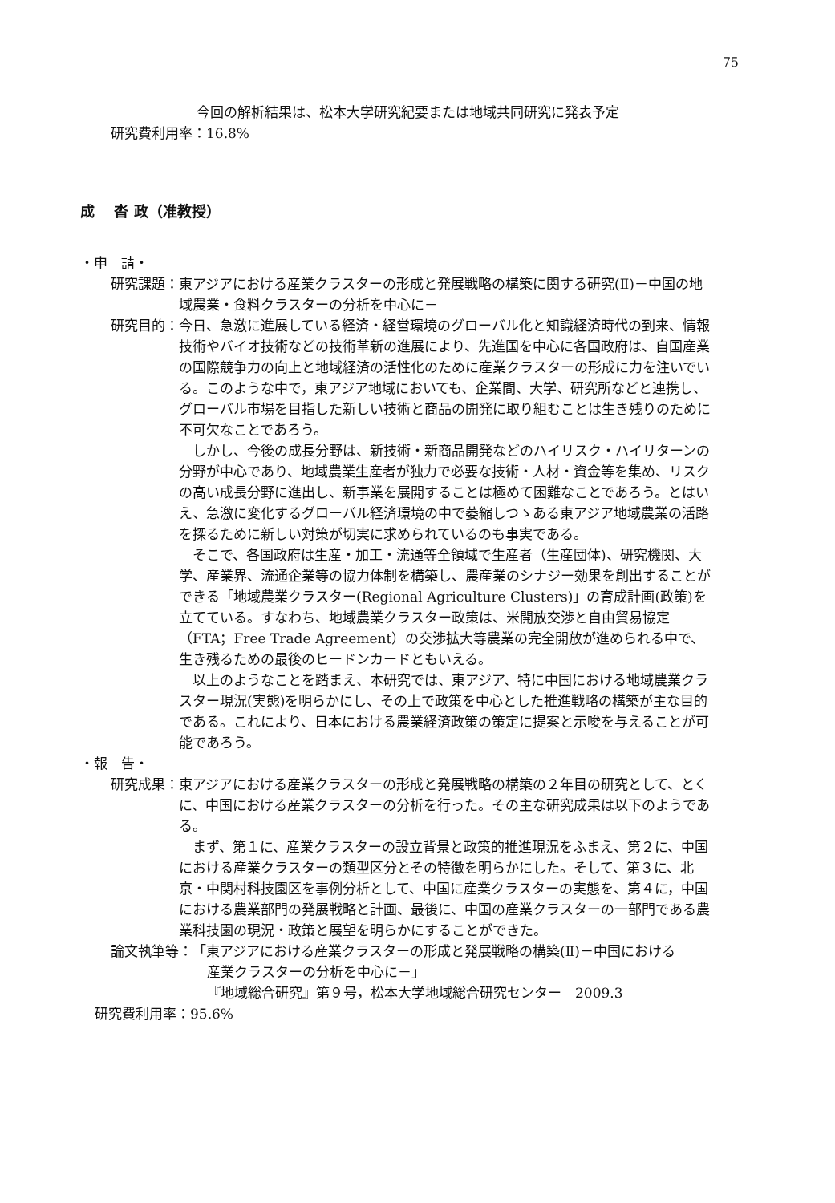75
今回の解析結果は、松本大学研究紀要または地域共同研究に発表予定
研究費利用率：16.8%
成　 沓 政（准教授）
・申　請・
研究課題： 東アジアにおける産業クラスターの形成と発展戦略の構築に関する研究(Ⅱ)－中国の地域農業・食料クラスターの分析を中心に－
研究目的：
今日、急激に進展している経済・経営環境のグローバル化と知識経済時代の到来、情報技術やバイオ技術などの技術革新の進展により、先進国を中心に各国政府は、自国産業の国際競争力の向上と地域経済の活性化のために産業クラスターの形成に力を注いでいる。このような中で，東アジア地域においても、企業間、大学、研究所などと連携し、グローバル市場を目指した新しい技術と商品の開発に取り組むことは生き残りのために不可欠なことであろう。
しかし、今後の成長分野は、新技術・新商品開発などのハイリスク・ハイリターンの分野が中心であり、地域農業生産者が独力で必要な技術・人材・資金等を集め、リスクの高い成長分野に進出し、新事業を展開することは極めて困難なことであろう。とはいえ、急激に変化するグローバル経済環境の中で萎縮しつゝある東アジア地域農業の活路を探るために新しい対策が切実に求められているのも事実である。
そこで、各国政府は生産・加工・流通等全領域で生産者（生産団体)、研究機関、大学、産業界、流通企業等の協力体制を構築し、農産業のシナジー効果を創出することができる「地域農業クラスター(Regional Agriculture Clusters)」の育成計画(政策)を立てている。すなわち、地域農業クラスター政策は、米開放交渉と自由貿易協定（FTA；Free Trade Agreement）の交渉拡大等農業の完全開放が進められる中で、生き残るための最後のヒードンカードともいえる。
以上のようなことを踏まえ、本研究では、東アジア、特に中国における地域農業クラスター現況(実態)を明らかにし、その上で政策を中心とした推進戦略の構築が主な目的である。これにより、日本における農業経済政策の策定に提案と示唆を与えることが可能であろう。
・報　告・
研究成果：
東アジアにおける産業クラスターの形成と発展戦略の構築の２年目の研究として、とくに、中国における産業クラスターの分析を行った。その主な研究成果は以下のようである。
まず、第１に、産業クラスターの設立背景と政策的推進現況をふまえ、第２に、中国における産業クラスターの類型区分とその特徴を明らかにした。そして、第３に、北京・中関村科技園区を事例分析として、中国に産業クラスターの実態を、第４に，中国における農業部門の発展戦略と計画、最後に、中国の産業クラスターの一部門である農業科技園の現況・政策と展望を明らかにすることができた。
論文執筆等：
「東アジアにおける産業クラスターの形成と発展戦略の構築(Ⅱ)－中国における
産業クラスターの分析を中心に－」
『地域総合研究』第９号，松本大学地域総合研究センター　2009.3
研究費利用率：95.6%